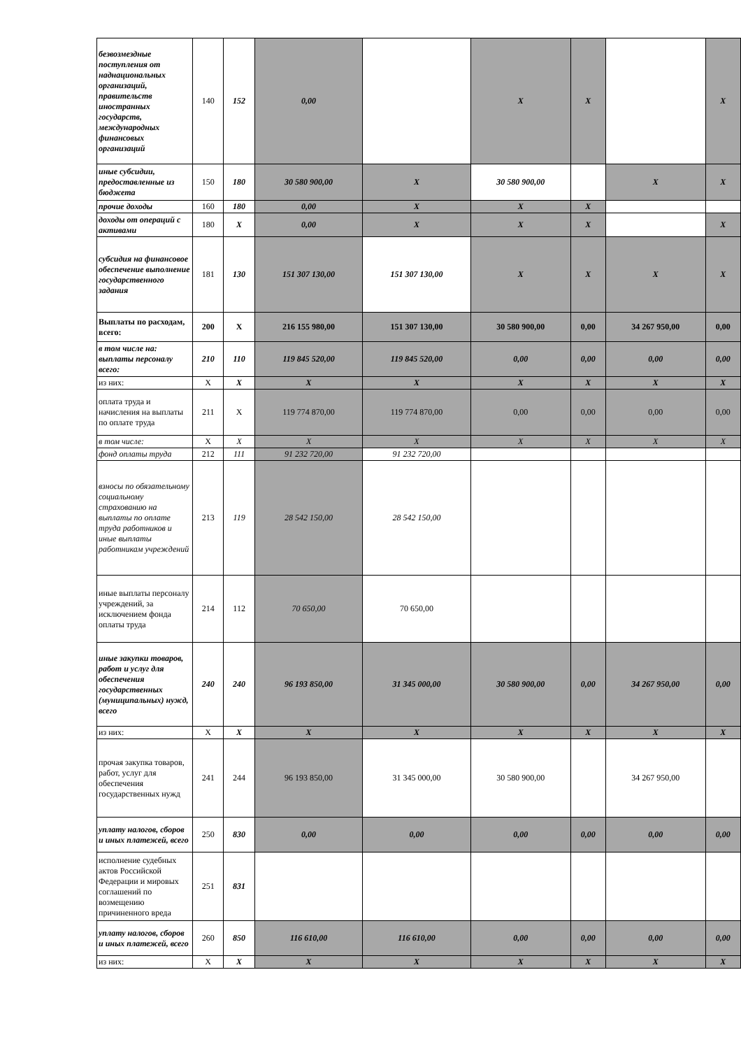| безвозмездные поступления от наднациональных организаций, правительств иностранных государств, международных финансовых организаций | 140 | 152 | 0,00 | | X | X | | X |
| иные субсидии, предоставленные из бюджета | 150 | 180 | 30 580 900,00 | X | 30 580 900,00 | | X | X |
| прочие доходы | 160 | 180 | 0,00 | X | X | X | | |
| доходы от операций с активами | 180 | X | 0,00 | X | X | X | | X |
| субсидия на финансовое обеспечение выполнение государственного задания | 181 | 130 | 151 307 130,00 | 151 307 130,00 | X | X | X | X |
| Выплаты по расходам, всего: | 200 | X | 216 155 980,00 | 151 307 130,00 | 30 580 900,00 | 0,00 | 34 267 950,00 | 0,00 |
| в том числе на: выплаты персоналу всего: | 210 | 110 | 119 845 520,00 | 119 845 520,00 | 0,00 | 0,00 | 0,00 | 0,00 |
| из них: | X | X | X | X | X | X | X | X |
| оплата труда и начисления на выплаты по оплате труда | 211 | X | 119 774 870,00 | 119 774 870,00 | 0,00 | 0,00 | 0,00 | 0,00 |
| в том числе: | X | X | X | X | X | X | X | X |
| фонд оплаты труда | 212 | 111 | 91 232 720,00 | 91 232 720,00 | | | | |
| взносы по обязательному социальному страхованию на выплаты по оплате труда работников и иные выплаты работникам учреждений | 213 | 119 | 28 542 150,00 | 28 542 150,00 | | | | |
| иные выплаты персоналу учреждений, за исключением фонда оплаты труда | 214 | 112 | 70 650,00 | 70 650,00 | | | | |
| иные закупки товаров, работ и услуг для обеспечения государственных (муниципальных) нужд, всего | 240 | 240 | 96 193 850,00 | 31 345 000,00 | 30 580 900,00 | 0,00 | 34 267 950,00 | 0,00 |
| из них: | X | X | X | X | X | X | X | X |
| прочая закупка товаров, работ, услуг для обеспечения государственных нужд | 241 | 244 | 96 193 850,00 | 31 345 000,00 | 30 580 900,00 | | 34 267 950,00 | |
| уплату налогов, сборов и иных платежей, всего | 250 | 830 | 0,00 | 0,00 | 0,00 | 0,00 | 0,00 | 0,00 |
| исполнение судебных актов Российской Федерации и мировых соглашений по возмещению причиненного вреда | 251 | 831 | | | | | | |
| уплату налогов, сборов и иных платежей, всего | 260 | 850 | 116 610,00 | 116 610,00 | 0,00 | 0,00 | 0,00 | 0,00 |
| из них: | X | X | X | X | X | X | X | X |